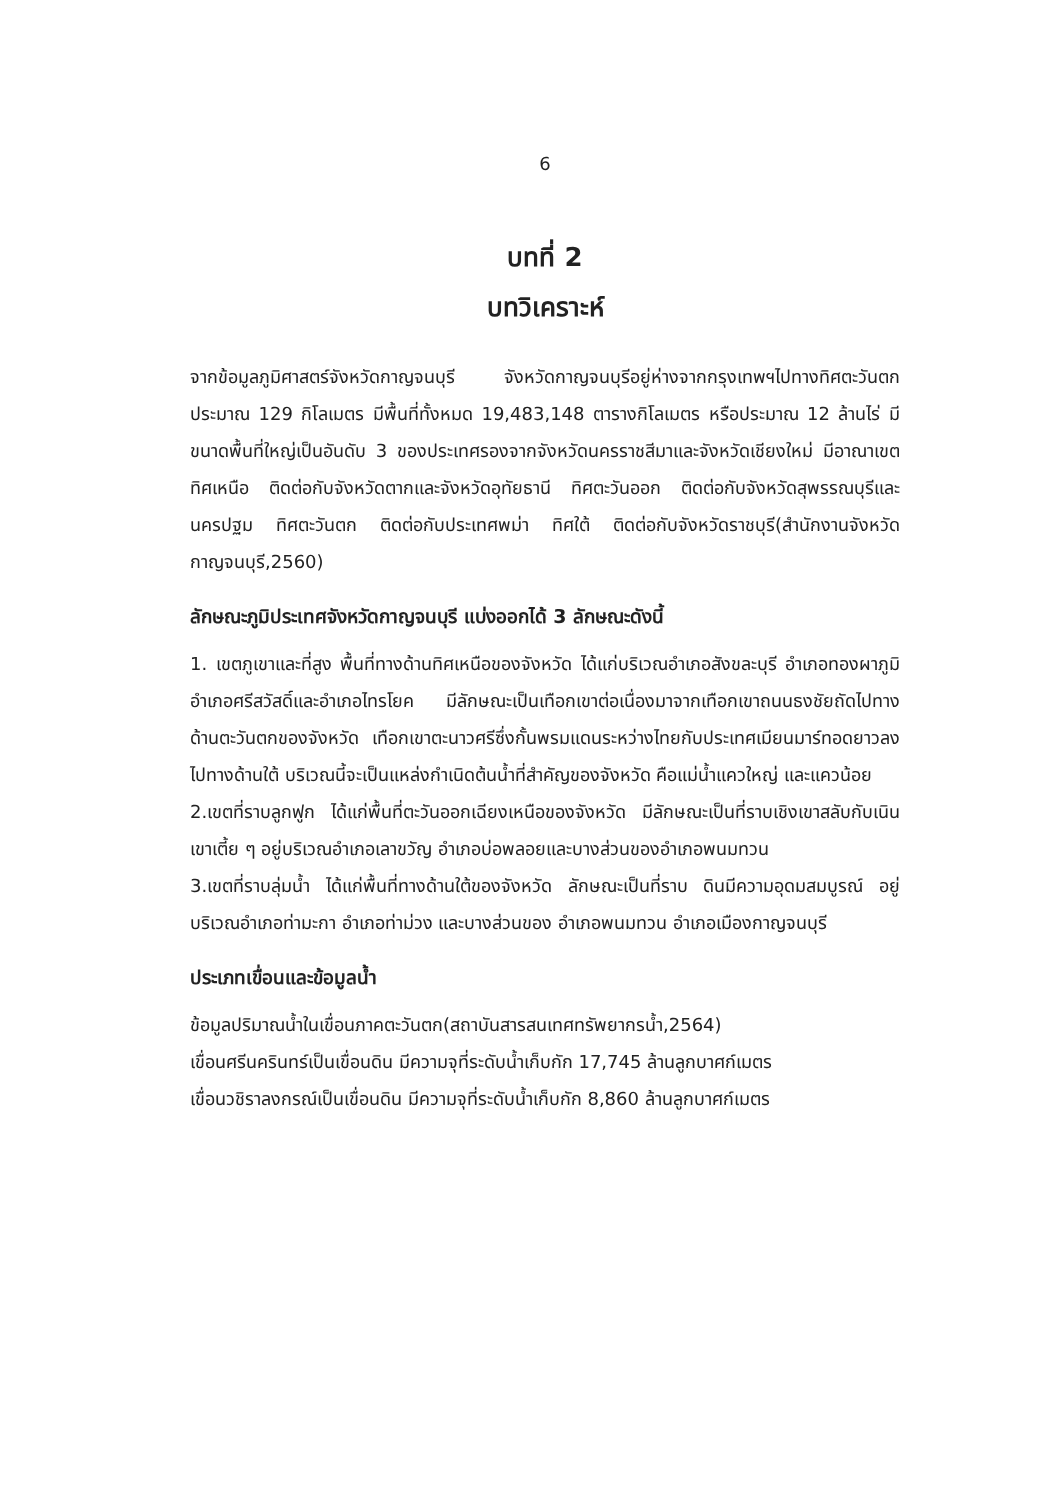6
บทที่ 2
บทวิเคราะห์
จากข้อมูลภูมิศาสตร์จังหวัดกาญจนบุรี จังหวัดกาญจนบุรีอยู่ห่างจากกรุงเทพฯไปทางทิศตะวันตก ประมาณ 129 กิโลเมตร มีพื้นที่ทั้งหมด 19,483,148 ตารางกิโลเมตร หรือประมาณ 12 ล้านไร่ มีขนาดพื้นที่ใหญ่เป็นอันดับ 3 ของประเทศรองจากจังหวัดนครราชสีมาและจังหวัดเชียงใหม่ มีอาณาเขตทิศเหนือ ติดต่อกับจังหวัดตากและจังหวัดอุทัยธานี ทิศตะวันออก ติดต่อกับจังหวัดสุพรรณบุรีและนครปฐม ทิศตะวันตก ติดต่อกับประเทศพม่า ทิศใต้ ติดต่อกับจังหวัดราชบุรี(สำนักงานจังหวัดกาญจนบุรี,2560)
ลักษณะภูมิประเทศจังหวัดกาญจนบุรี แบ่งออกได้ 3 ลักษณะดังนี้
1. เขตภูเขาและที่สูง พื้นที่ทางด้านทิศเหนือของจังหวัด ได้แก่บริเวณอำเภอสังขละบุรี อำเภอทองผาภูมิ อำเภอศรีสวัสดิ์และอำเภอไทรโยค มีลักษณะเป็นเทือกเขาต่อเนื่องมาจากเทือกเขาถนนธงชัยถัดไปทางด้านตะวันตกของจังหวัด เทือกเขาตะนาวศรีซึ่งกั้นพรมแดนระหว่างไทยกับประเทศเมียนมาร์ทอดยาวลงไปทางด้านใต้ บริเวณนี้จะเป็นแหล่งกำเนิดต้นน้ำที่สำคัญของจังหวัด คือแม่น้ำแควใหญ่ และแควน้อย
2.เขตที่ราบลูกฟูก ได้แก่พื้นที่ตะวันออกเฉียงเหนือของจังหวัด มีลักษณะเป็นที่ราบเชิงเขาสลับกับเนินเขาเตี้ย ๆ อยู่บริเวณอำเภอเลาขวัญ อำเภอบ่อพลอยและบางส่วนของอำเภอพนมทวน
3.เขตที่ราบลุ่มน้ำ ได้แก่พื้นที่ทางด้านใต้ของจังหวัด ลักษณะเป็นที่ราบ ดินมีความอุดมสมบูรณ์ อยู่บริเวณอำเภอท่ามะกา อำเภอท่าม่วง และบางส่วนของ อำเภอพนมทวน อำเภอเมืองกาญจนบุรี
ประเภทเขื่อนและข้อมูลน้ำ
ข้อมูลปริมาณน้ำในเขื่อนภาคตะวันตก(สถาบันสารสนเทศทรัพยากรน้ำ,2564)
เขื่อนศรีนครินทร์เป็นเขื่อนดิน มีความจุที่ระดับน้ำเก็บกัก 17,745 ล้านลูกบาศก์เมตร
เขื่อนวชิราลงกรณ์เป็นเขื่อนดิน มีความจุที่ระดับน้ำเก็บกัก 8,860 ล้านลูกบาศก์เมตร